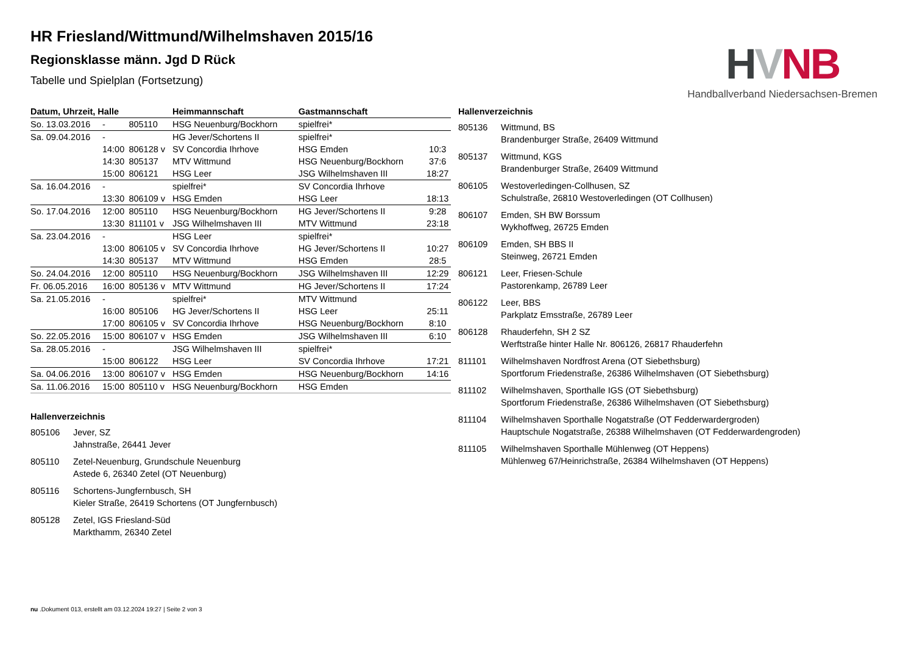HVNB
Handballverband Niedersachsen-Bremen
HR Friesland/Wittmund/Wilhelmshaven 2015/16
Regionsklasse männ. Jgd D Rück
Tabelle und Spielplan (Fortsetzung)
| Datum, Uhrzeit, Halle | | | Heimmannschaft | Gastmannschaft | |
| --- | --- | --- | --- | --- | --- |
| So. 13.03.2016 | - | 805110 | HSG Neuenburg/Bockhorn | spielfrei* | |
| Sa. 09.04.2016 | - | | HG Jever/Schortens II | spielfrei* | |
| | 14:00 | 806128 v | SV Concordia Ihrhove | HSG Emden | 10:3 |
| | 14:30 | 805137 | MTV Wittmund | HSG Neuenburg/Bockhorn | 37:6 |
| | 15:00 | 806121 | HSG Leer | JSG Wilhelmshaven III | 18:27 |
| Sa. 16.04.2016 | - | | spielfrei* | SV Concordia Ihrhove | |
| | 13:30 | 806109 v | HSG Emden | HSG Leer | 18:13 |
| So. 17.04.2016 | 12:00 | 805110 | HSG Neuenburg/Bockhorn | HG Jever/Schortens II | 9:28 |
| | 13:30 | 811101 v | JSG Wilhelmshaven III | MTV Wittmund | 23:18 |
| Sa. 23.04.2016 | - | | HSG Leer | spielfrei* | |
| | 13:00 | 806105 v | SV Concordia Ihrhove | HG Jever/Schortens II | 10:27 |
| | 14:30 | 805137 | MTV Wittmund | HSG Emden | 28:5 |
| So. 24.04.2016 | 12:00 | 805110 | HSG Neuenburg/Bockhorn | JSG Wilhelmshaven III | 12:29 |
| Fr. 06.05.2016 | 16:00 | 805136 v | MTV Wittmund | HG Jever/Schortens II | 17:24 |
| Sa. 21.05.2016 | - | | spielfrei* | MTV Wittmund | |
| | 16:00 | 805106 | HG Jever/Schortens II | HSG Leer | 25:11 |
| | 17:00 | 806105 v | SV Concordia Ihrhove | HSG Neuenburg/Bockhorn | 8:10 |
| So. 22.05.2016 | 15:00 | 806107 v | HSG Emden | JSG Wilhelmshaven III | 6:10 |
| Sa. 28.05.2016 | - | | JSG Wilhelmshaven III | spielfrei* | |
| | 15:00 | 806122 | HSG Leer | SV Concordia Ihrhove | 17:21 |
| Sa. 04.06.2016 | 13:00 | 806107 v | HSG Emden | HSG Neuenburg/Bockhorn | 14:16 |
| Sa. 11.06.2016 | 15:00 | 805110 v | HSG Neuenburg/Bockhorn | HSG Emden | |
Hallenverzeichnis
805106 Jever, SZ
Jahnstraße, 26441 Jever
805110 Zetel-Neuenburg, Grundschule Neuenburg
Astede 6, 26340 Zetel (OT Neuenburg)
805116 Schortens-Jungfernbusch, SH
Kieler Straße, 26419 Schortens (OT Jungfernbusch)
805128 Zetel, IGS Friesland-Süd
Markthamm, 26340 Zetel
Hallenverzeichnis
805136 Wittmund, BS
Brandenburger Straße, 26409 Wittmund
805137 Wittmund, KGS
Brandenburger Straße, 26409 Wittmund
806105 Westoverledingen-Collhusen, SZ
Schulstraße, 26810 Westoverledingen (OT Collhusen)
806107 Emden, SH BW Borssum
Wykhoffweg, 26725 Emden
806109 Emden, SH BBS II
Steinweg, 26721 Emden
806121 Leer, Friesen-Schule
Pastorenkamp, 26789 Leer
806122 Leer, BBS
Parkplatz Emsstraße, 26789 Leer
806128 Rhauderfehn, SH 2 SZ
Werftstraße hinter Halle Nr. 806126, 26817 Rhauderfehn
811101 Wilhelmshaven Nordfrost Arena (OT Siebethsburg)
Sportforum Friedenstraße, 26386 Wilhelmshaven (OT Siebethsburg)
811102 Wilhelmshaven, Sporthalle IGS (OT Siebethsburg)
Sportforum Friedenstraße, 26386 Wilhelmshaven (OT Siebethsburg)
811104 Wilhelmshaven Sporthalle Nogatstraße (OT Fedderwardergroden)
Hauptschule Nogatstraße, 26388 Wilhelmshaven (OT Fedderwardengroden)
811105 Wilhelmshaven Sporthalle Mühlenweg (OT Heppens)
Mühlenweg 67/Heinrichstraße, 26384 Wilhelmshaven (OT Heppens)
nu .Dokument 013, erstellt am 03.12.2024 19:27 | Seite 2 von 3